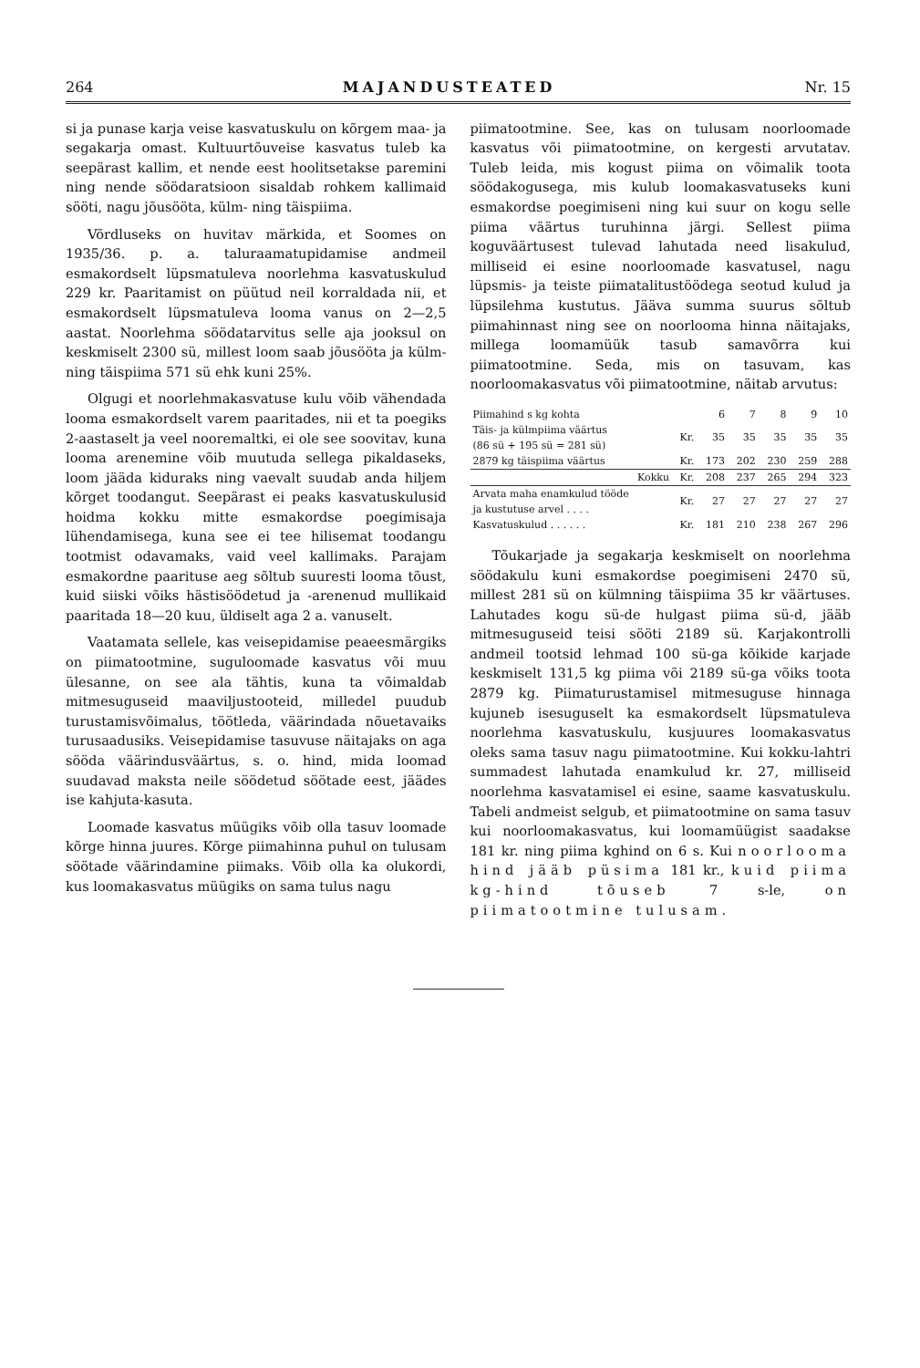264 MAJANDUSTEATED Nr. 15
si ja punase karja veise kasvatuskulu on kõrgem maa- ja segakarja omast. Kultuurtõuveise kasvatus tuleb ka seepärast kallim, et nende eest hoolitsetakse paremini ning nende söödaratsioon sisaldab rohkem kallimaid sööti, nagu jõusööta, külm- ning täispiima.
Võrdluseks on huvitav märkida, et Soomes on 1935/36. p. a. taluraamatupidamise andmeil esmakordselt lüpsmatuleva noorlehma kasvatuskulud 229 kr. Paaritamist on püütud neil korraldada nii, et esmakordselt lüpsmatuleva looma vanus on 2—2,5 aastat. Noorlehma söödatarvitus selle aja jooksul on keskmiselt 2300 sü, millest loom saab jõusööta ja külm- ning täispiima 571 sü ehk kuni 25%.
Olgugi et noorlehmakasvatuse kulu võib vähendada looma esmakordselt varem paaritades, nii et ta poegiks 2-aastaselt ja veel nooremaltki, ei ole see soovitav, kuna looma arenemine võib muutuda sellega pikaldaseks, loom jääda kiduraks ning vaevalt suudab anda hiljem kõrget toodangut. Seepärast ei peaks kasvatuskulusid hoidma kokku mitte esmakordse poegimisaja lühendamisega, kuna see ei tee hilisemat toodangu tootmist odavamaks, vaid veel kallimaks. Parajam esmakordne paarituse aeg sõltub suuresti looma tõust, kuid siiski võiks hästisöödetud ja -arenenud mullikaid paaritada 18—20 kuu, üldiselt aga 2 a. vanuselt.
Vaatamata sellele, kas veisepidamise peaeesmärgiks on piimatootmine, suguloomade kasvatus või muu ülesanne, on see ala tähtis, kuna ta võimaldab mitmesuguseid maaviljustooteid, milledel puudub turustamisvõimalus, töötleda, väärindada nõuetavaiks turusaadusiks. Veisepidamise tasuvuse näitajaks on aga sööda väärindusväärtus, s. o. hind, mida loomad suudavad maksta neile söödetud söötade eest, jäädes ise kahjuta-kasuta.
Loomade kasvatus müügiks võib olla tasuv loomade kõrge hinna juures. Kõrge piimahinna puhul on tulusam söötade väärindamine piimaks. Võib olla ka olukordi, kus loomakasvatus müügiks on sama tulus nagu
piimatootmine. See, kas on tulusam noorloomade kasvatus või piimatootmine, on kergesti arvutatav. Tuleb leida, mis kogust piima on võimalik toota söödakogusega, mis kulub loomakasvatuseks kuni esmakordse poegimiseni ning kui suur on kogu selle piima väärtus turuhinna järgi. Sellest piima koguväärtusest tulevad lahutada need lisakulud, milliseid ei esine noorloomade kasvatusel, nagu lüpsmis- ja teiste piimatalitustöödega seotud kulud ja lüpsilehma kustutus. Jääva summa suurus sõltub piimahinnast ning see on noorlooma hinna näitajaks, millega loomamüük tasub samavõrra kui piimatootmine. Seda, mis on tasuvam, kas noorloomakasvatus või piimatootmine, näitab arvutus:
| Piimahind s kg kohta | | 6 | 7 | 8 | 9 | 10 |
| Täis- ja külmpiima väärtus (86 sü + 195 sü = 281 sü) | Kr. | 35 | 35 | 35 | 35 | 35 |
| 2879 kg täispiima väärtus | Kr. | 173 | 202 | 230 | 259 | 288 |
| Kokku | Kr. | 208 | 237 | 265 | 294 | 323 |
| Arvata maha enamkulud tööde ja kustutuse arvel . . . . | Kr. | 27 | 27 | 27 | 27 | 27 |
| Kasvatuskulud . . . . . . | Kr. | 181 | 210 | 238 | 267 | 296 |
Tõukarjade ja segakarja keskmiselt on noorlehma söödakulu kuni esmakordse poegimiseni 2470 sü, millest 281 sü on külmning täispiima 35 kr väärtuses. Lahutades kogu sü-de hulgast piima sü-d, jääb mitmesuguseid teisi sööti 2189 sü. Karjakontrolli andmeil tootsid lehmad 100 sü-ga kõikide karjade keskmiselt 131,5 kg piima või 2189 sü-ga võiks toota 2879 kg. Piimaturustamisel mitmesuguse hinnaga kujuneb isesuguselt ka esmakordselt lüpsmatuleva noorlehma kasvatuskulu, kusjuures loomakasvatus oleks sama tasuv nagu piimatootmine. Kui kokku-lahtri summadest lahutada enamkulud kr. 27, milliseid noorlehma kasvatamisel ei esine, saame kasvatuskulu. Tabeli andmeist selgub, et piimatootmine on sama tasuv kui noorloomakasvatus, kui loomamüügist saadakse 181 kr. ning piima kghind on 6 s. Kui noorlooma hind jääb püsima 181 kr., kuid piima kg-hind tõuseb 7 s-le, on piimatootmine tulusam.